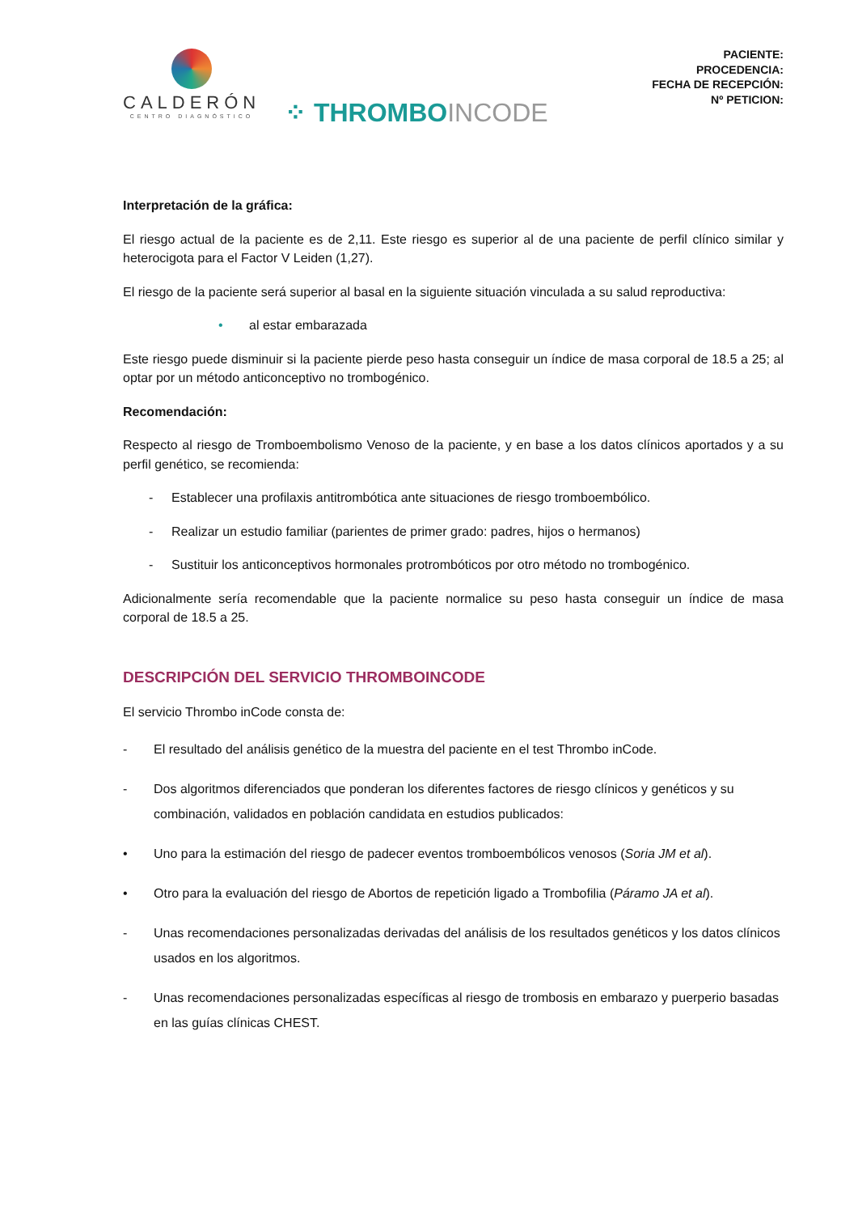CALDERÓN
CENTRO DIAGNÓSTICO
⁘ THROMBOINCODE
PACIENTE:
PROCEDENCIA:
FECHA DE RECEPCIÓN:
Nº PETICION:
Interpretación de la gráfica:
El riesgo actual de la paciente es de 2,11. Este riesgo es superior al de una paciente de perfil clínico similar y heterocigota para el Factor V Leiden (1,27).
El riesgo de la paciente será superior al basal en la siguiente situación vinculada a su salud reproductiva:
• al estar embarazada
Este riesgo puede disminuir si la paciente pierde peso hasta conseguir un índice de masa corporal de 18.5 a 25; al optar por un método anticonceptivo no trombogénico.
Recomendación:
Respecto al riesgo de Tromboembolismo Venoso de la paciente, y en base a los datos clínicos aportados y a su perfil genético, se recomienda:
- Establecer una profilaxis antitrombótica ante situaciones de riesgo tromboembólico.
- Realizar un estudio familiar (parientes de primer grado: padres, hijos o hermanos)
- Sustituir los anticonceptivos hormonales protrombóticos por otro método no trombogénico.
Adicionalmente sería recomendable que la paciente normalice su peso hasta conseguir un índice de masa corporal de 18.5 a 25.
DESCRIPCIÓN DEL SERVICIO THROMBOINCODE
El servicio Thrombo inCode consta de:
- El resultado del análisis genético de la muestra del paciente en el test Thrombo inCode.
- Dos algoritmos diferenciados que ponderan los diferentes factores de riesgo clínicos y genéticos y su combinación, validados en población candidata en estudios publicados:
• Uno para la estimación del riesgo de padecer eventos tromboembólicos venosos (Soria JM et al).
• Otro para la evaluación del riesgo de Abortos de repetición ligado a Trombofilia (Páramo JA et al).
- Unas recomendaciones personalizadas derivadas del análisis de los resultados genéticos y los datos clínicos usados en los algoritmos.
- Unas recomendaciones personalizadas específicas al riesgo de trombosis en embarazo y puerperio basadas en las guías clínicas CHEST.